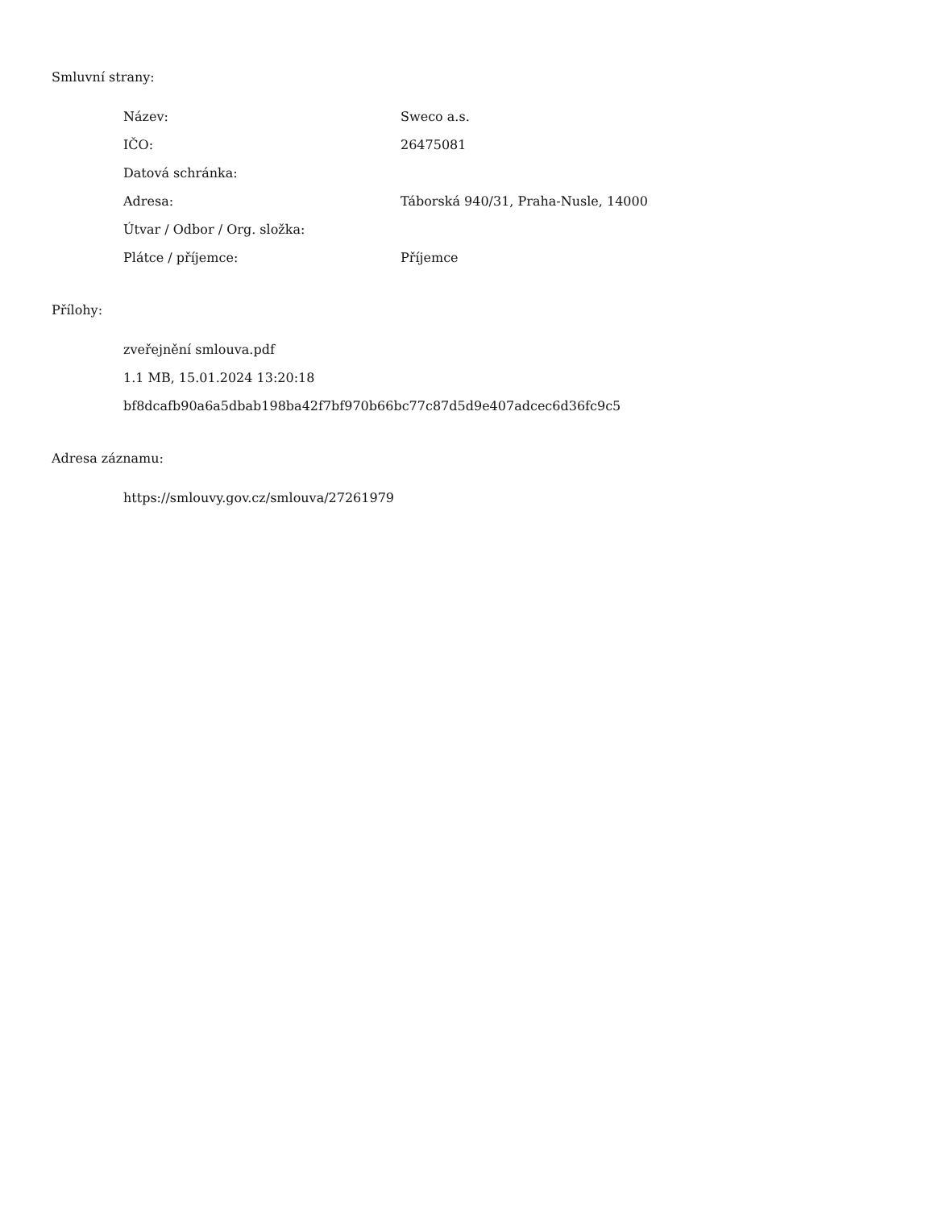Smluvní strany:
| Název: | Sweco a.s. |
| IČO: | 26475081 |
| Datová schránka: | |
| Adresa: | Táborská 940/31, Praha-Nusle, 14000 |
| Útvar / Odbor / Org. složka: | |
| Plátce / příjemce: | Příjemce |
Přílohy:
zveřejnění smlouva.pdf
1.1 MB, 15.01.2024 13:20:18
bf8dcafb90a6a5dbab198ba42f7bf970b66bc77c87d5d9e407adcec6d36fc9c5
Adresa záznamu:
https://smlouvy.gov.cz/smlouva/27261979